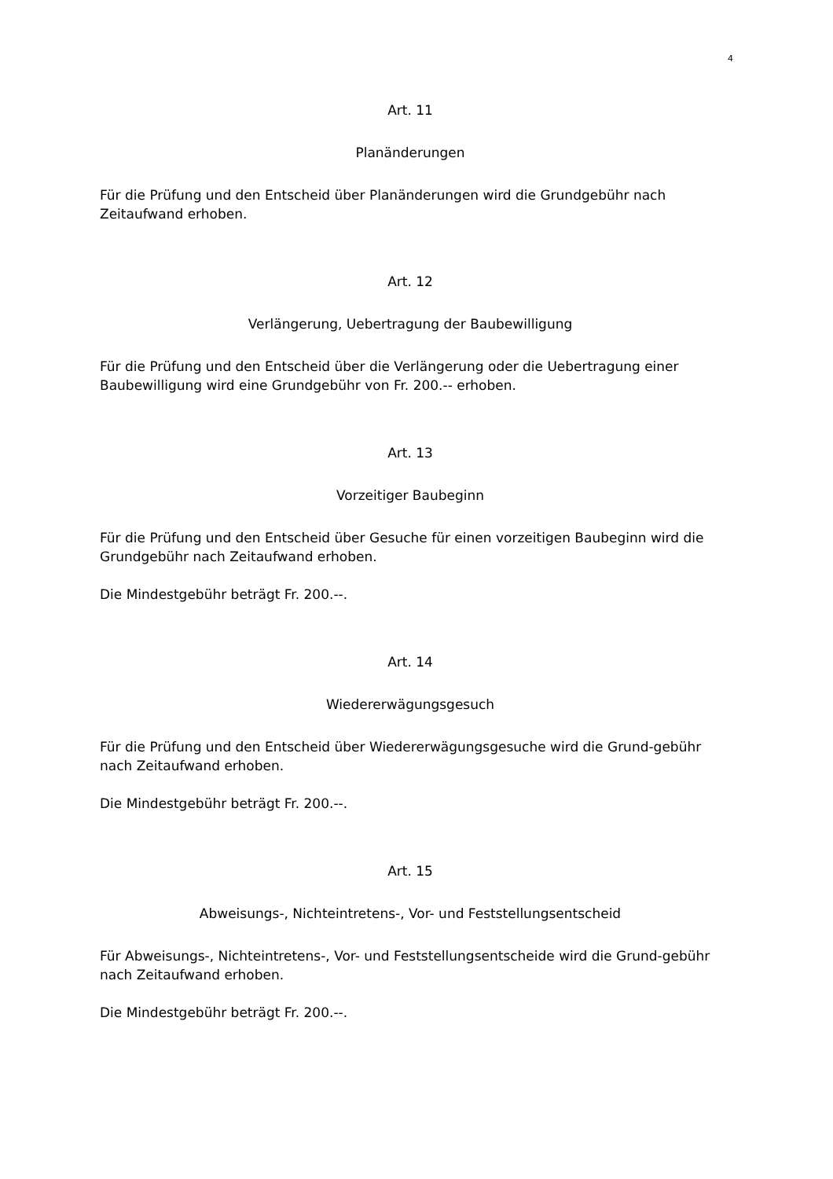4
Art. 11
Planänderungen
Für die Prüfung und den Entscheid über Planänderungen wird die Grundgebühr nach Zeitaufwand erhoben.
Art. 12
Verlängerung, Uebertragung der Baubewilligung
Für die Prüfung und den Entscheid über die Verlängerung oder die Uebertragung einer Baubewilligung wird eine Grundgebühr von Fr. 200.-- erhoben.
Art. 13
Vorzeitiger Baubeginn
Für die Prüfung und den Entscheid über Gesuche für einen vorzeitigen Baubeginn wird die Grundgebühr nach Zeitaufwand erhoben.
Die Mindestgebühr beträgt Fr. 200.--.
Art. 14
Wiedererwägungsgesuch
Für die Prüfung und den Entscheid über Wiedererwägungsgesuche wird die Grund-gebühr nach Zeitaufwand erhoben.
Die Mindestgebühr beträgt Fr. 200.--.
Art. 15
Abweisungs-, Nichteintretens-, Vor- und Feststellungsentscheid
Für Abweisungs-, Nichteintretens-, Vor- und Feststellungsentscheide wird die Grund-gebühr nach Zeitaufwand erhoben.
Die Mindestgebühr beträgt Fr. 200.--.